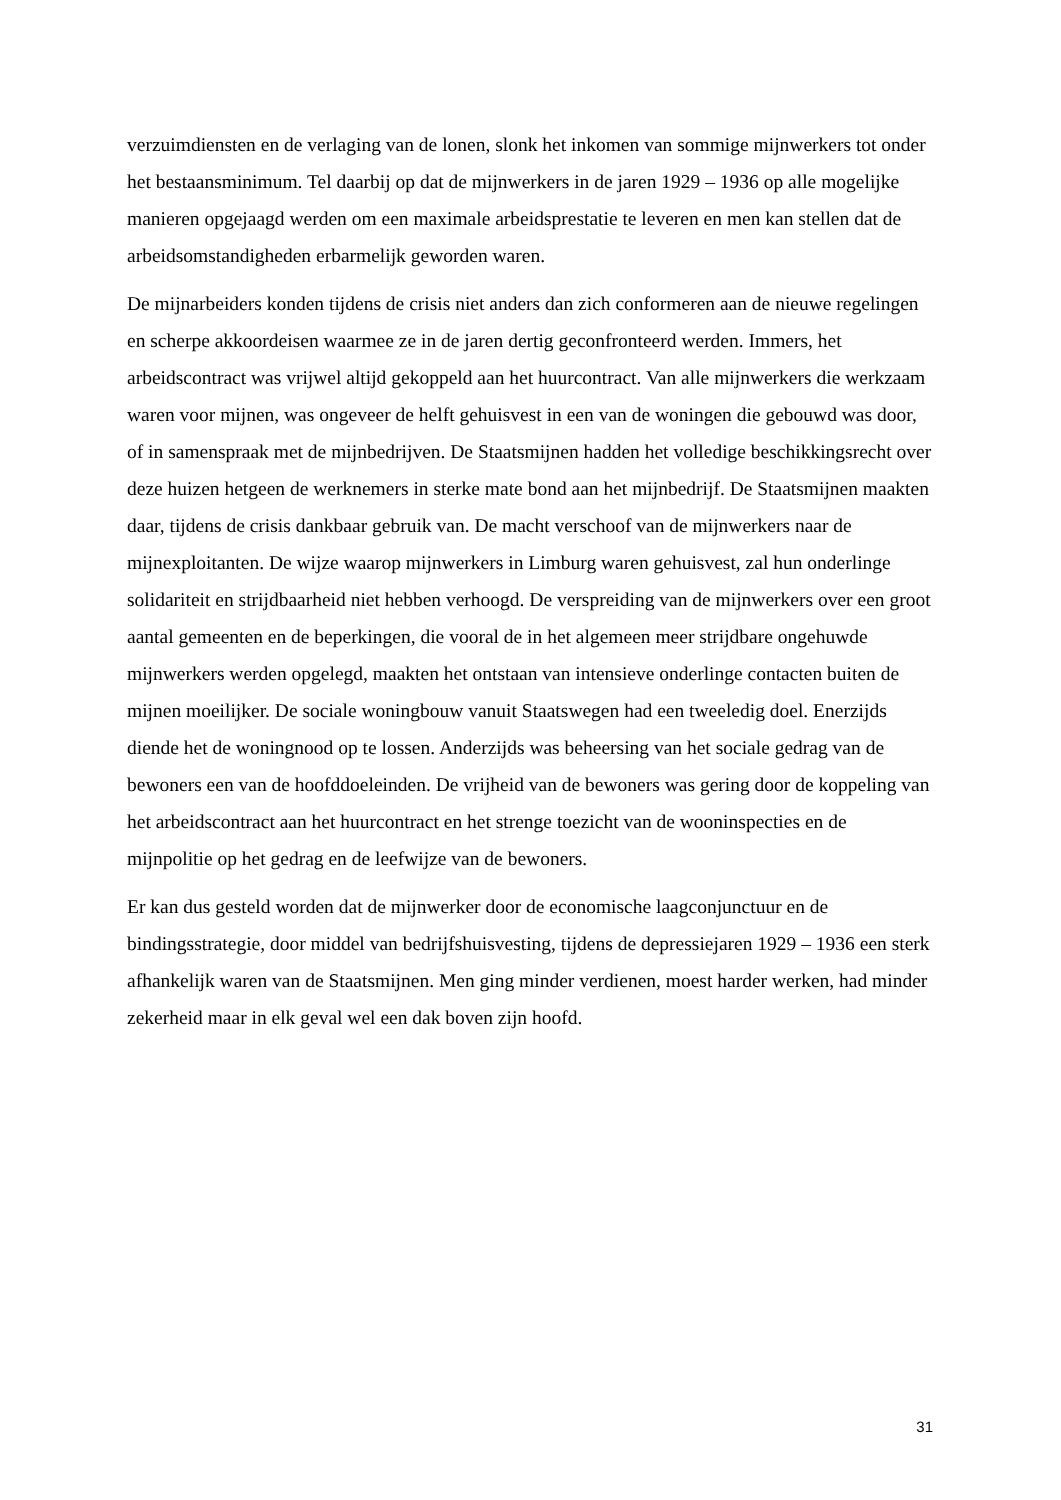verzuimdiensten en de verlaging van de lonen, slonk het inkomen van sommige mijnwerkers tot onder het bestaansminimum. Tel daarbij op dat de mijnwerkers in de jaren 1929 – 1936 op alle mogelijke manieren opgejaagd werden om een maximale arbeidsprestatie te leveren en men kan stellen dat de arbeidsomstandigheden erbarmelijk geworden waren.
De mijnarbeiders konden tijdens de crisis niet anders dan zich conformeren aan de nieuwe regelingen en scherpe akkoordeisen waarmee ze in de jaren dertig geconfronteerd werden. Immers, het arbeidscontract was vrijwel altijd gekoppeld aan het huurcontract. Van alle mijnwerkers die werkzaam waren voor mijnen, was ongeveer de helft gehuisvest in een van de woningen die gebouwd was door, of in samenspraak met de mijnbedrijven. De Staatsmijnen hadden het volledige beschikkingsrecht over deze huizen hetgeen de werknemers in sterke mate bond aan het mijnbedrijf. De Staatsmijnen maakten daar, tijdens de crisis dankbaar gebruik van. De macht verschoof van de mijnwerkers naar de mijnexploitanten. De wijze waarop mijnwerkers in Limburg waren gehuisvest, zal hun onderlinge solidariteit en strijdbaarheid niet hebben verhoogd. De verspreiding van de mijnwerkers over een groot aantal gemeenten en de beperkingen, die vooral de in het algemeen meer strijdbare ongehuwde mijnwerkers werden opgelegd, maakten het ontstaan van intensieve onderlinge contacten buiten de mijnen moeilijker. De sociale woningbouw vanuit Staatswegen had een tweeledig doel. Enerzijds diende het de woningnood op te lossen. Anderzijds was beheersing van het sociale gedrag van de bewoners een van de hoofddoeleinden. De vrijheid van de bewoners was gering door de koppeling van het arbeidscontract aan het huurcontract en het strenge toezicht van de wooninspecties en de mijnpolitie op het gedrag en de leefwijze van de bewoners.
Er kan dus gesteld worden dat de mijnwerker door de economische laagconjunctuur en de bindingsstrategie, door middel van bedrijfshuisvesting, tijdens de depressiejaren 1929 – 1936 een sterk afhankelijk waren van de Staatsmijnen. Men ging minder verdienen, moest harder werken, had minder zekerheid maar in elk geval wel een dak boven zijn hoofd.
31